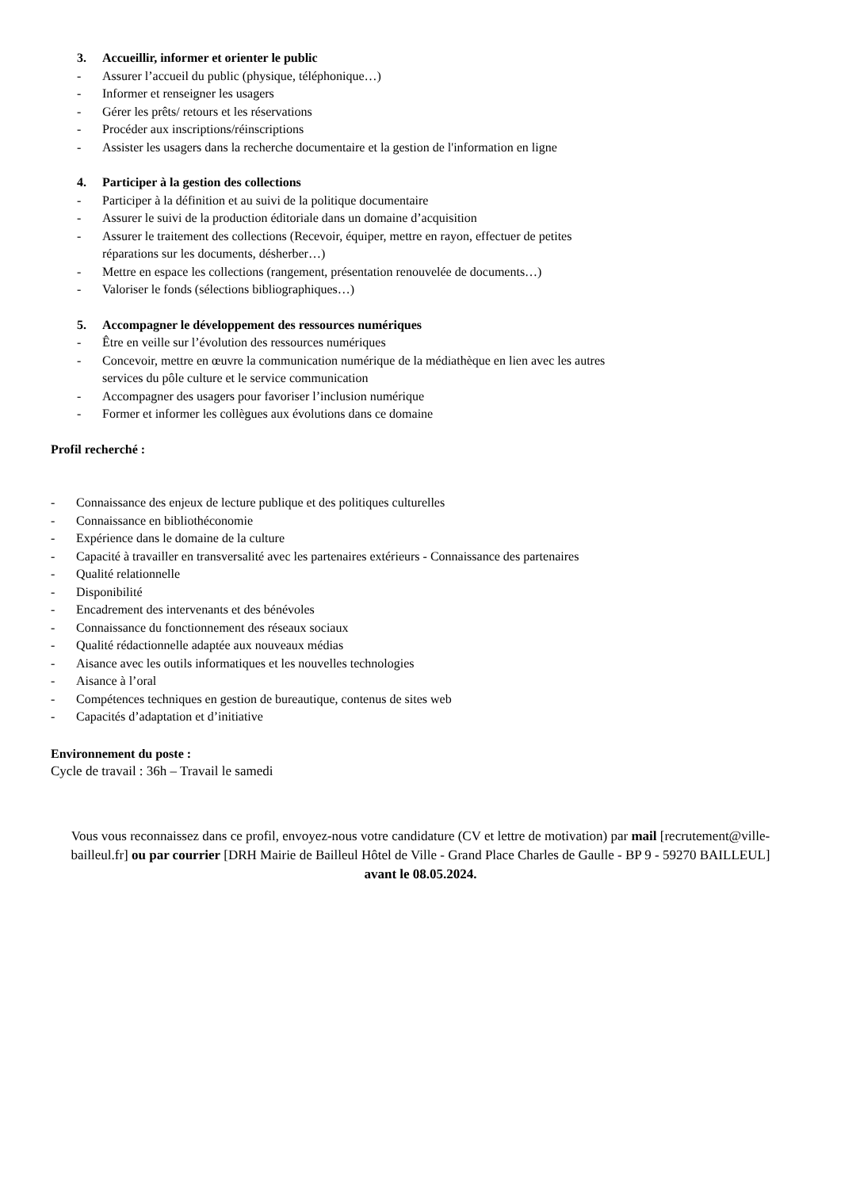3. Accueillir, informer et orienter le public
- Assurer l’accueil du public (physique, téléphonique…)
- Informer et renseigner les usagers
- Gérer les prêts/ retours et les réservations
- Procéder aux inscriptions/réinscriptions
- Assister les usagers dans la recherche documentaire et la gestion de l'information en ligne
4. Participer à la gestion des collections
- Participer à la définition et au suivi de la politique documentaire
- Assurer le suivi de la production éditoriale dans un domaine d’acquisition
- Assurer le traitement des collections (Recevoir, équiper, mettre en rayon, effectuer de petites
réparations sur les documents, désherber…)
- Mettre en espace les collections (rangement, présentation renouvelée de documents…)
- Valoriser le fonds (sélections bibliographiques…)
5. Accompagner le développement des ressources numériques
- Être en veille sur l’évolution des ressources numériques
- Concevoir, mettre en œuvre la communication numérique de la médiathèque en lien avec les autres
services du pôle culture et le service communication
- Accompagner des usagers pour favoriser l’inclusion numérique
- Former et informer les collègues aux évolutions dans ce domaine
Profil recherché :
- Connaissance des enjeux de lecture publique et des politiques culturelles
- Connaissance en bibliothéconomie
- Expérience dans le domaine de la culture
- Capacité à travailler en transversalité avec les partenaires extérieurs - Connaissance des partenaires
- Qualité relationnelle
- Disponibilité
- Encadrement des intervenants et des bénévoles
- Connaissance du fonctionnement des réseaux sociaux
- Qualité rédactionnelle adaptée aux nouveaux médias
- Aisance avec les outils informatiques et les nouvelles technologies
- Aisance à l’oral
- Compétences techniques en gestion de bureautique, contenus de sites web
- Capacités d’adaptation et d’initiative
Environnement du poste :
Cycle de travail : 36h – Travail le samedi
Vous vous reconnaissez dans ce profil, envoyez-nous votre candidature (CV et lettre de motivation) par mail [recrutement@ville-bailleul.fr] ou par courrier [DRH Mairie de Bailleul Hôtel de Ville - Grand Place Charles de Gaulle - BP 9 - 59270 BAILLEUL] avant le 08.05.2024.